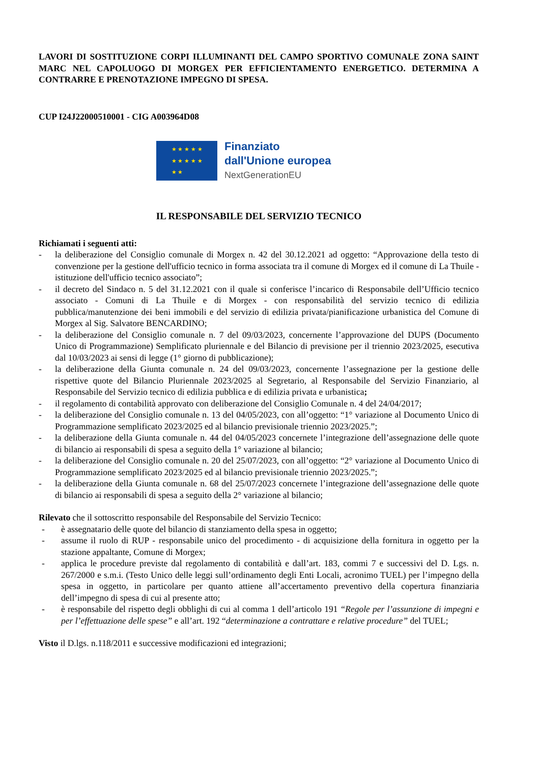LAVORI DI SOSTITUZIONE CORPI ILLUMINANTI DEL CAMPO SPORTIVO COMUNALE ZONA SAINT MARC NEL CAPOLUOGO DI MORGEX PER EFFICIENTAMENTO ENERGETICO. DETERMINA A CONTRARRE E PRENOTAZIONE IMPEGNO DI SPESA.
CUP I24J22000510001 - CIG A003964D08
★ ★ ★ ★ ★
★ ★ ★ ★ ★
★ ★
Finanziato
dall'Unione europea
NextGenerationEU
IL RESPONSABILE DEL SERVIZIO TECNICO
Richiamati i seguenti atti:
- la deliberazione del Consiglio comunale di Morgex n. 42 del 30.12.2021 ad oggetto: “Approvazione della testo di convenzione per la gestione dell'ufficio tecnico in forma associata tra il comune di Morgex ed il comune di La Thuile - istituzione dell'ufficio tecnico associato”;
- il decreto del Sindaco n. 5 del 31.12.2021 con il quale si conferisce l’incarico di Responsabile dell’Ufficio tecnico associato - Comuni di La Thuile e di Morgex - con responsabilità del servizio tecnico di edilizia pubblica/manutenzione dei beni immobili e del servizio di edilizia privata/pianificazione urbanistica del Comune di Morgex al Sig. Salvatore BENCARDINO;
- la deliberazione del Consiglio comunale n. 7 del 09/03/2023, concernente l’approvazione del DUPS (Documento Unico di Programmazione) Semplificato pluriennale e del Bilancio di previsione per il triennio 2023/2025, esecutiva dal 10/03/2023 ai sensi di legge (1° giorno di pubblicazione);
- la deliberazione della Giunta comunale n. 24 del 09/03/2023, concernente l’assegnazione per la gestione delle rispettive quote del Bilancio Pluriennale 2023/2025 al Segretario, al Responsabile del Servizio Finanziario, al Responsabile del Servizio tecnico di edilizia pubblica e di edilizia privata e urbanistica;
- il regolamento di contabilità approvato con deliberazione del Consiglio Comunale n. 4 del 24/04/2017;
- la deliberazione del Consiglio comunale n. 13 del 04/05/2023, con all’oggetto: “1° variazione al Documento Unico di Programmazione semplificato 2023/2025 ed al bilancio previsionale triennio 2023/2025.”;
- la deliberazione della Giunta comunale n. 44 del 04/05/2023 concernete l’integrazione dell’assegnazione delle quote di bilancio ai responsabili di spesa a seguito della 1° variazione al bilancio;
- la deliberazione del Consiglio comunale n. 20 del 25/07/2023, con all’oggetto: “2° variazione al Documento Unico di Programmazione semplificato 2023/2025 ed al bilancio previsionale triennio 2023/2025.”;
- la deliberazione della Giunta comunale n. 68 del 25/07/2023 concernete l’integrazione dell’assegnazione delle quote di bilancio ai responsabili di spesa a seguito della 2° variazione al bilancio;
Rilevato che il sottoscritto responsabile del Responsabile del Servizio Tecnico:
- è assegnatario delle quote del bilancio di stanziamento della spesa in oggetto;
- assume il ruolo di RUP - responsabile unico del procedimento - di acquisizione della fornitura in oggetto per la stazione appaltante, Comune di Morgex;
- applica le procedure previste dal regolamento di contabilità e dall’art. 183, commi 7 e successivi del D. Lgs. n. 267/2000 e s.m.i. (Testo Unico delle leggi sull’ordinamento degli Enti Locali, acronimo TUEL) per l’impegno della spesa in oggetto, in particolare per quanto attiene all’accertamento preventivo della copertura finanziaria dell’impegno di spesa di cui al presente atto;
- è responsabile del rispetto degli obblighi di cui al comma 1 dell’articolo 191 “Regole per l’assunzione di impegni e per l’effettuazione delle spese” e all’art. 192 “determinazione a contrattare e relative procedure” del TUEL;
Visto il D.lgs. n.118/2011 e successive modificazioni ed integrazioni;